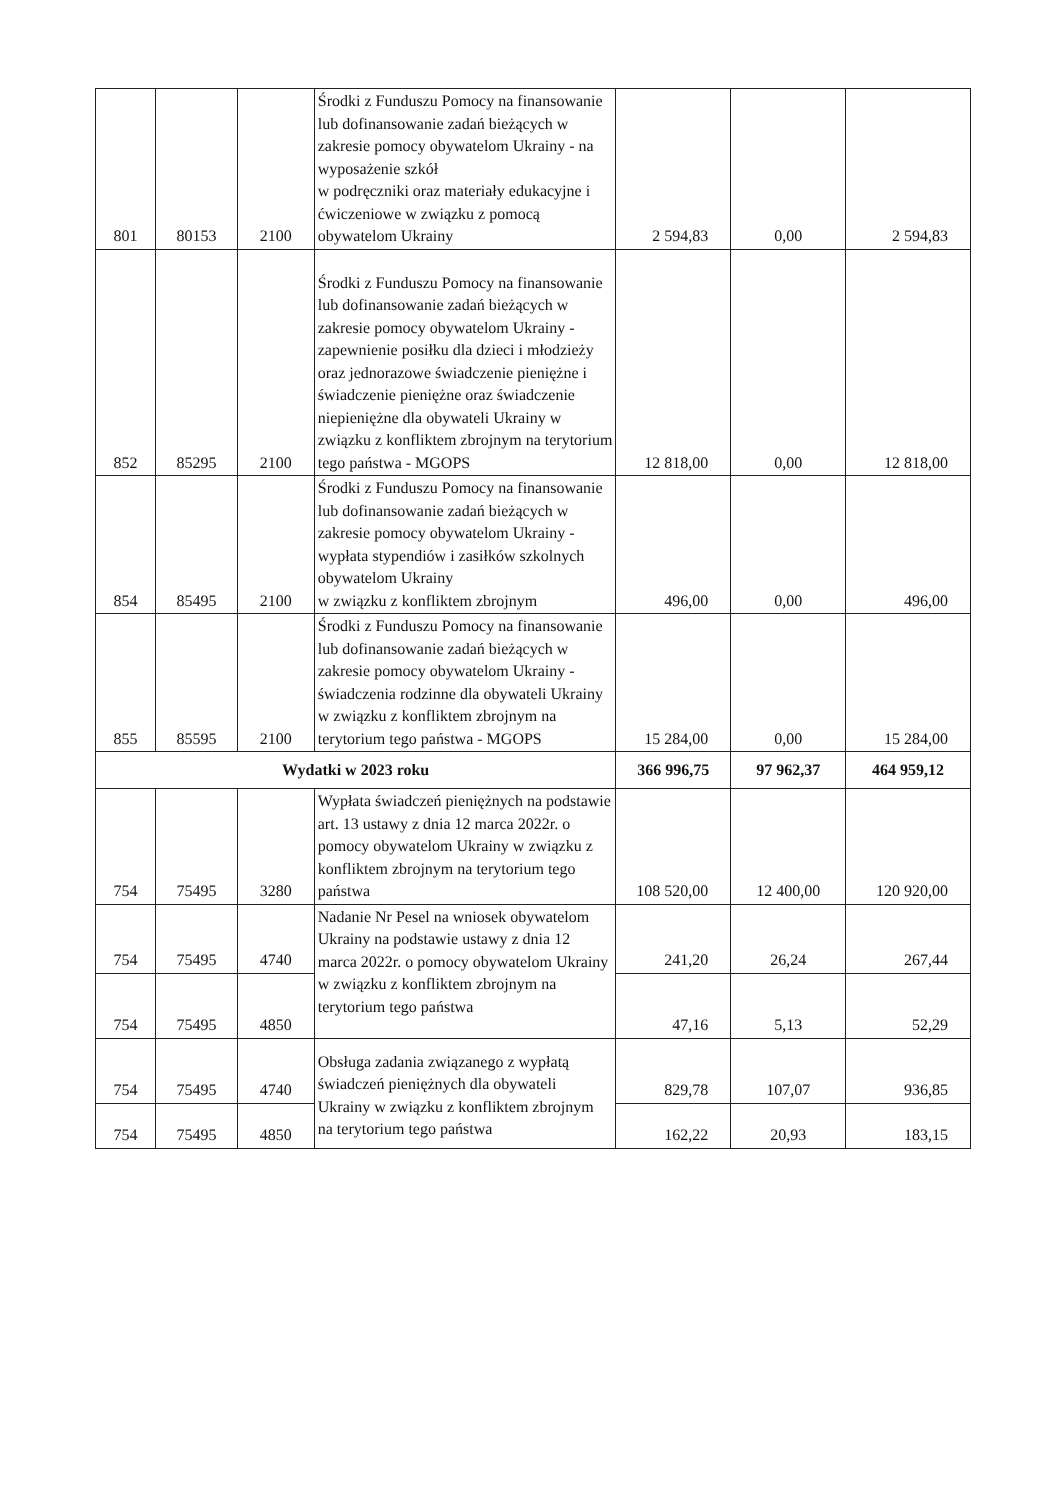| 801 | 80153 | 2100 | Środki z Funduszu Pomocy na finansowanie lub dofinansowanie zadań bieżących w zakresie pomocy obywatelom Ukrainy - na wyposażenie szkół w podręczniki oraz materiały edukacyjne i ćwiczeniowe w związku z pomocą obywatelom Ukrainy | 2 594,83 | 0,00 | 2 594,83 |
| 852 | 85295 | 2100 | Środki z Funduszu Pomocy na finansowanie lub dofinansowanie zadań bieżących w zakresie pomocy obywatelom Ukrainy - zapewnienie posiłku dla dzieci i młodzieży oraz jednorazowe świadczenie pieniężne i świadczenie pieniężne oraz świadczenie niepieniężne dla obywateli Ukrainy w związku z konfliktem zbrojnym na terytorium tego państwa - MGOPS | 12 818,00 | 0,00 | 12 818,00 |
| 854 | 85495 | 2100 | Środki z Funduszu Pomocy na finansowanie lub dofinansowanie zadań bieżących w zakresie pomocy obywatelom Ukrainy - wypłata stypendiów i zasiłków szkolnych obywatelom Ukrainy w związku z konfliktem zbrojnym | 496,00 | 0,00 | 496,00 |
| 855 | 85595 | 2100 | Środki z Funduszu Pomocy na finansowanie lub dofinansowanie zadań bieżących w zakresie pomocy obywatelom Ukrainy - świadczenia rodzinne dla obywateli Ukrainy w związku z konfliktem zbrojnym na terytorium tego państwa - MGOPS | 15 284,00 | 0,00 | 15 284,00 |
| Wydatki w 2023 roku | | | | 366 996,75 | 97 962,37 | 464 959,12 |
| 754 | 75495 | 3280 | Wypłata świadczeń pieniężnych na podstawie art. 13 ustawy z dnia 12 marca 2022r. o pomocy obywatelom Ukrainy w związku z konfliktem zbrojnym na terytorium tego państwa | 108 520,00 | 12 400,00 | 120 920,00 |
| 754 | 75495 | 4740 | Nadanie Nr Pesel na wniosek obywatelom Ukrainy na podstawie ustawy z dnia 12 marca 2022r. o pomocy obywatelom Ukrainy w związku z konfliktem zbrojnym na terytorium tego państwa | 241,20 | 26,24 | 267,44 |
| 754 | 75495 | 4850 | | 47,16 | 5,13 | 52,29 |
| 754 | 75495 | 4740 | Obsługa zadania związanego z wypłatą świadczeń pieniężnych dla obywateli Ukrainy w związku z konfliktem zbrojnym na terytorium tego państwa | 829,78 | 107,07 | 936,85 |
| 754 | 75495 | 4850 | | 162,22 | 20,93 | 183,15 |